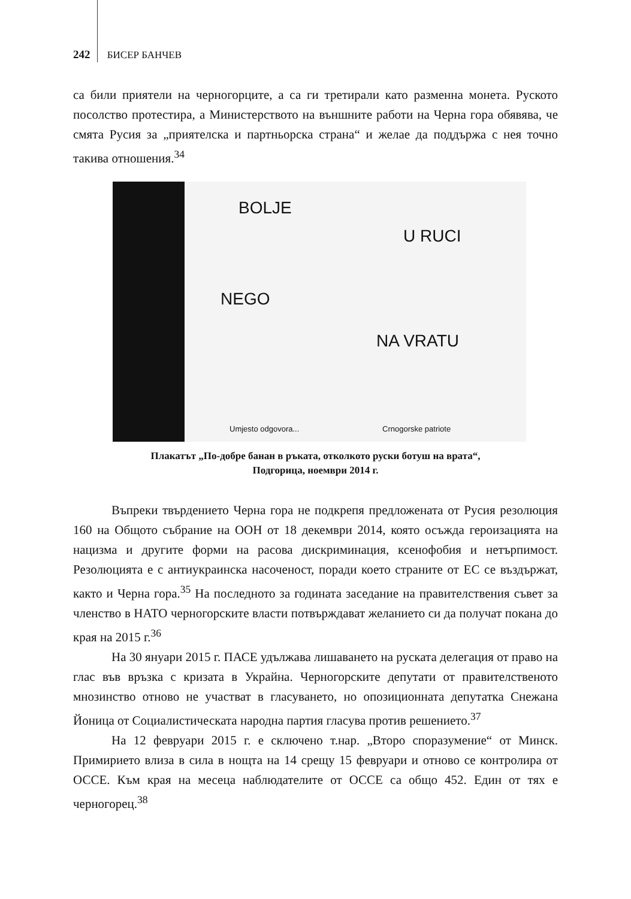242 БИСЕР БАНЧЕВ
са били приятели на черногорците, а са ги третирали като разменна монета. Руското посолство протестира, а Министерството на външните работи на Черна гора обявява, че смята Русия за „приятелска и партньорска страна“ и желае да поддържа с нея точно такива отношения.<sup>34</sup>
BOLJE
U RUCI
NEGO
NA VRATU
Umjesto odgovora... Crnogorske patriote
Плакатът „По-добре банан в ръката, отколкото руски ботуш на врата“,
Подгорица, ноември 2014 г.
Въпреки твърдението Черна гора не подкрепя предложената от Русия резолюция 160 на Общото събрание на ООН от 18 декември 2014, която осъжда героизацията на нацизма и другите форми на расова дискриминация, ксенофобия и нетърпимост. Резолюцията е с антиукраинска насоченост, поради което страните от ЕС се въздържат, както и Черна гора.<sup>35</sup> На последното за годината заседание на правителствения съвет за членство в НАТО черногорските власти потвърждават желанието си да получат покана до края на 2015 г.<sup>36</sup>
На 30 януари 2015 г. ПАСЕ удължава лишаването на руската делегация от право на глас във връзка с кризата в Украйна. Черногорските депутати от правителственото мнозинство отново не участват в гласуването, но опозиционната депутатка Снежана Йоница от Социалистическата народна партия гласува против решението.<sup>37</sup>
На 12 февруари 2015 г. е сключено т.нар. „Второ споразумение“ от Минск. Примирието влиза в сила в нощта на 14 срещу 15 февруари и отново се контролира от ОССЕ. Към края на месеца наблюдателите от ОССЕ са общо 452. Един от тях е черногорец.<sup>38</sup>